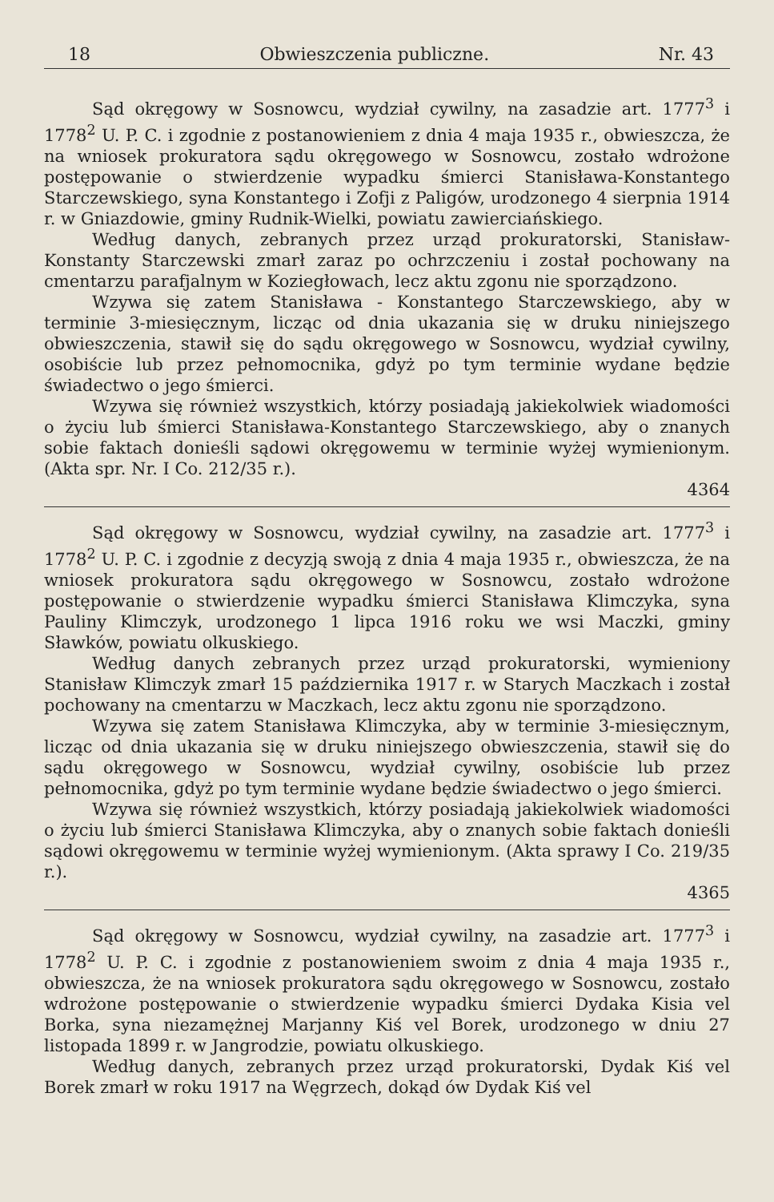18 Obwieszczenia publiczne. Nr. 43
Sąd okręgowy w Sosnowcu, wydział cywilny, na zasadzie art. 1777<sup>3</sup> i 1778<sup>2</sup> U. P. C. i zgodnie z postanowieniem z dnia 4 maja 1935 r., obwieszcza, że na wniosek prokuratora sądu okręgowego w Sosnowcu, zostało wdrożone postępowanie o stwierdzenie wypadku śmierci Stanisława-Konstantego Starczewskiego, syna Konstantego i Zofji z Paligów, urodzonego 4 sierpnia 1914 r. w Gniazdowie, gminy Rudnik-Wielki, powiatu zawierciańskiego.
Według danych, zebranych przez urząd prokuratorski, Stanisław-Konstanty Starczewski zmarł zaraz po ochrzczeniu i został pochowany na cmentarzu parafjalnym w Koziegłowach, lecz aktu zgonu nie sporządzono.
Wzywa się zatem Stanisława - Konstantego Starczewskiego, aby w terminie 3-miesięcznym, licząc od dnia ukazania się w druku niniejszego obwieszczenia, stawił się do sądu okręgowego w Sosnowcu, wydział cywilny, osobiście lub przez pełnomocnika, gdyż po tym terminie wydane będzie świadectwo o jego śmierci.
Wzywa się również wszystkich, którzy posiadają jakiekolwiek wiadomości o życiu lub śmierci Stanisława-Konstantego Starczewskiego, aby o znanych sobie faktach donieśli sądowi okręgowemu w terminie wyżej wymienionym. (Akta spr. Nr. I Co. 212/35 r.).
4364
Sąd okręgowy w Sosnowcu, wydział cywilny, na zasadzie art. 1777<sup>3</sup> i 1778<sup>2</sup> U. P. C. i zgodnie z decyzją swoją z dnia 4 maja 1935 r., obwieszcza, że na wniosek prokuratora sądu okręgowego w Sosnowcu, zostało wdrożone postępowanie o stwierdzenie wypadku śmierci Stanisława Klimczyka, syna Pauliny Klimczyk, urodzonego 1 lipca 1916 roku we wsi Maczki, gminy Sławków, powiatu olkuskiego.
Według danych zebranych przez urząd prokuratorski, wymieniony Stanisław Klimczyk zmarł 15 października 1917 r. w Starych Maczkach i został pochowany na cmentarzu w Maczkach, lecz aktu zgonu nie sporządzono.
Wzywa się zatem Stanisława Klimczyka, aby w terminie 3-miesięcznym, licząc od dnia ukazania się w druku niniejszego obwieszczenia, stawił się do sądu okręgowego w Sosnowcu, wydział cywilny, osobiście lub przez pełnomocnika, gdyż po tym terminie wydane będzie świadectwo o jego śmierci.
Wzywa się również wszystkich, którzy posiadają jakiekolwiek wiadomości o życiu lub śmierci Stanisława Klimczyka, aby o znanych sobie faktach donieśli sądowi okręgowemu w terminie wyżej wymienionym. (Akta sprawy I Co. 219/35 r.).
4365
Sąd okręgowy w Sosnowcu, wydział cywilny, na zasadzie art. 1777<sup>3</sup> i 1778<sup>2</sup> U. P. C. i zgodnie z postanowieniem swoim z dnia 4 maja 1935 r., obwieszcza, że na wniosek prokuratora sądu okręgowego w Sosnowcu, zostało wdrożone postępowanie o stwierdzenie wypadku śmierci Dydaka Kisia vel Borka, syna niezamężnej Marjanny Kiś vel Borek, urodzonego w dniu 27 listopada 1899 r. w Jangrodzie, powiatu olkuskiego.
Według danych, zebranych przez urząd prokuratorski, Dydak Kiś vel Borek zmarł w roku 1917 na Węgrzech, dokąd ów Dydak Kiś vel